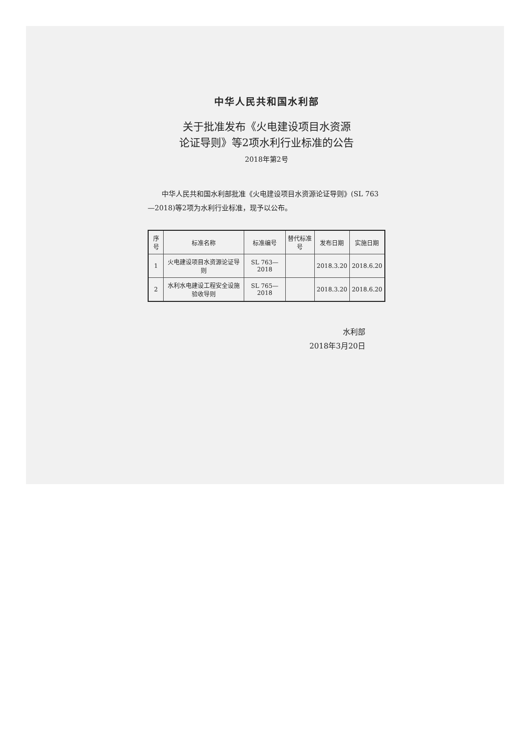中华人民共和国水利部
关于批准发布《火电建设项目水资源
论证导则》等2项水利行业标准的公告
2018年第2号
中华人民共和国水利部批准《火电建设项目水资源论证导则》(SL 763—2018)等2项为水利行业标准，现予以公布。
| 序号 | 标准名称 | 标准编号 | 替代标准号 | 发布日期 | 实施日期 |
| --- | --- | --- | --- | --- | --- |
| 1 | 火电建设项目水资源论证导则 | SL 763—2018 | | 2018.3.20 | 2018.6.20 |
| 2 | 水利水电建设工程安全设施验收导则 | SL 765—2018 | | 2018.3.20 | 2018.6.20 |
水利部
2018年3月20日